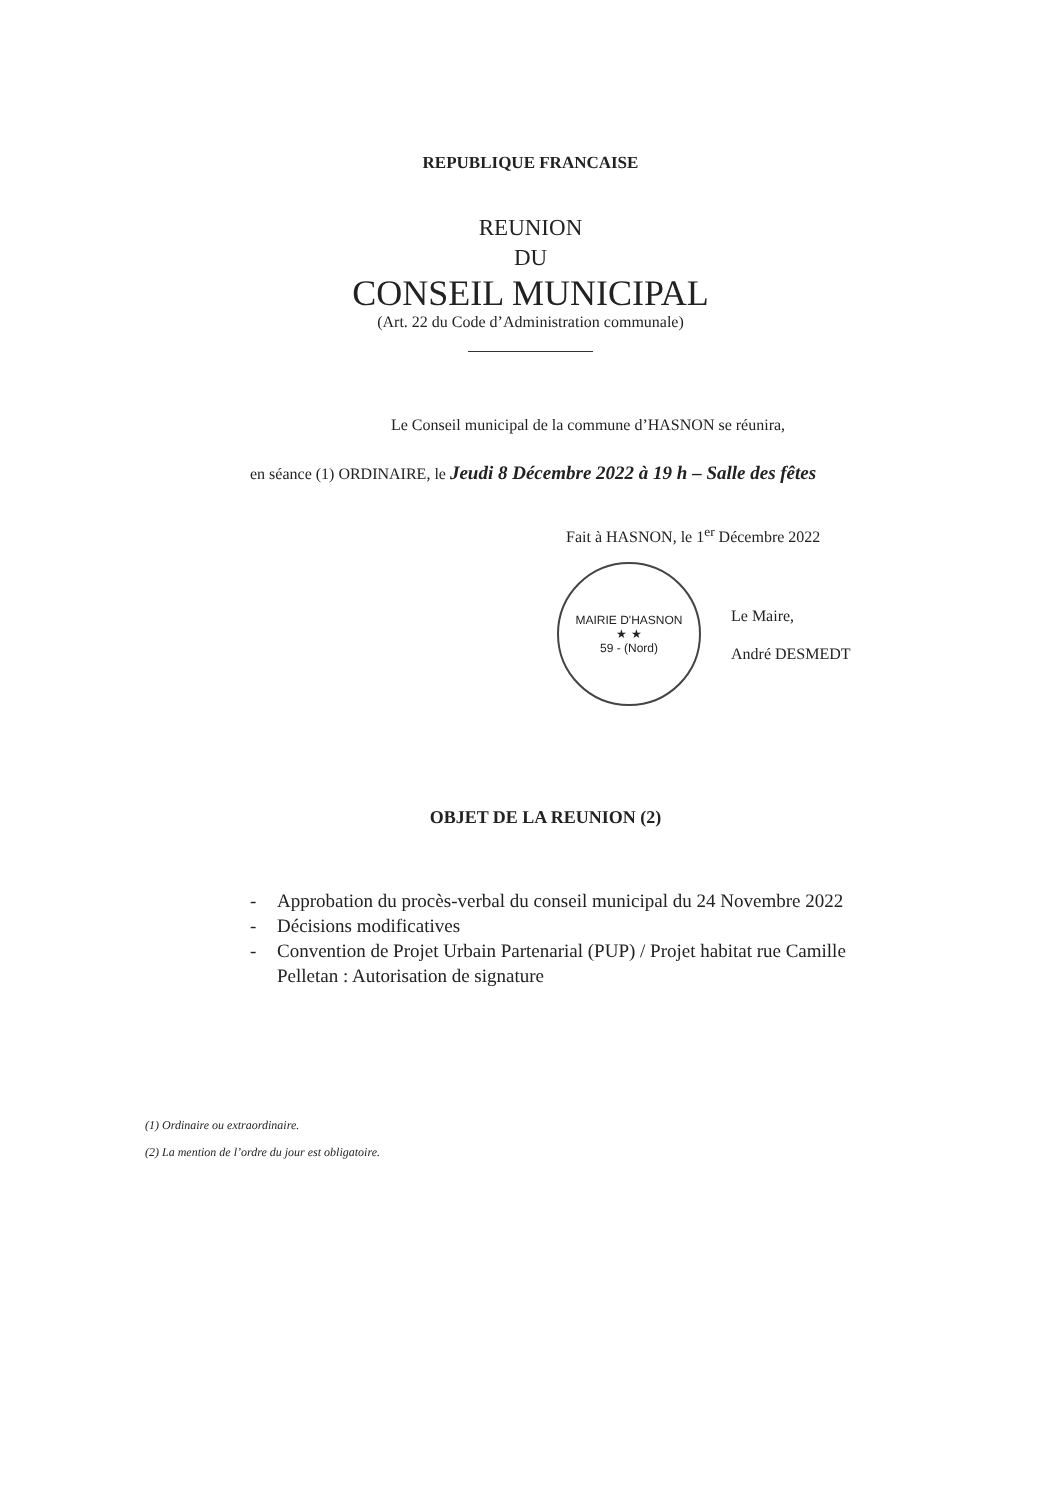REPUBLIQUE FRANCAISE
REUNION
DU
CONSEIL MUNICIPAL
(Art. 22 du Code d’Administration communale)
Le Conseil municipal de la commune d’HASNON se réunira,
en séance (1) ORDINAIRE, le Jeudi 8 Décembre 2022 à 19 h – Salle des fêtes
Fait à HASNON, le 1<sup>er</sup> Décembre 2022
MAIRIE D'HASNON
★ ★
59 - (Nord)
Le Maire,
André DESMEDT
OBJET DE LA REUNION (2)
- Approbation du procès-verbal du conseil municipal du 24 Novembre 2022
- Décisions modificatives
- Convention de Projet Urbain Partenarial (PUP) / Projet habitat rue Camille Pelletan : Autorisation de signature
(1) Ordinaire ou extraordinaire.
(2) La mention de l’ordre du jour est obligatoire.